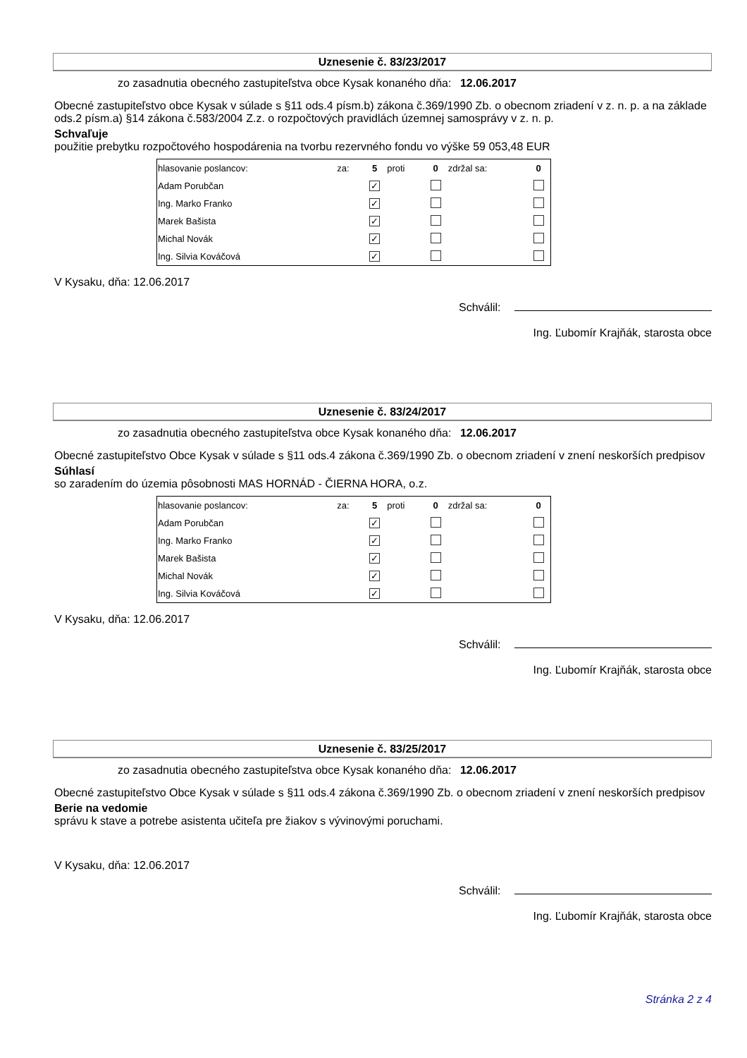Uznesenie č. 83/23/2017
zo zasadnutia obecného zastupiteľstva obce Kysak konaného dňa: 12.06.2017
Obecné zastupiteľstvo obce Kysak v súlade s §11 ods.4 písm.b) zákona č.369/1990 Zb. o obecnom zriadení v z. n. p. a na základe ods.2 písm.a) §14 zákona č.583/2004 Z.z. o rozpočtových pravidlách územnej samosprávy v z. n. p.
Schvaľuje
použitie prebytku rozpočtového hospodárenia na tvorbu rezervného fondu vo výške 59 053,48 EUR
| hlasovanie poslancov: | za: | 5 | proti | 0 | zdržal sa: | 0 |
| Adam Porubčan | | ✓ | | | | |
| Ing. Marko Franko | | ✓ | | | | |
| Marek Bašista | | ✓ | | | | |
| Michal Novák | | ✓ | | | | |
| Ing. Silvia Kováčová | | ✓ | | | | |
V Kysaku, dňa: 12.06.2017
Schválil:
Ing. Ľubomír Krajňák, starosta obce
Uznesenie č. 83/24/2017
zo zasadnutia obecného zastupiteľstva obce Kysak konaného dňa: 12.06.2017
Obecné zastupiteľstvo Obce Kysak v súlade s §11 ods.4 zákona č.369/1990 Zb. o obecnom zriadení v znení neskorších predpisov
Súhlasí
so zaradením do územia pôsobnosti MAS HORNÁD - ČIERNA HORA, o.z.
| hlasovanie poslancov: | za: | 5 | proti | 0 | zdržal sa: | 0 |
| Adam Porubčan | | ✓ | | | | |
| Ing. Marko Franko | | ✓ | | | | |
| Marek Bašista | | ✓ | | | | |
| Michal Novák | | ✓ | | | | |
| Ing. Silvia Kováčová | | ✓ | | | | |
V Kysaku, dňa: 12.06.2017
Schválil:
Ing. Ľubomír Krajňák, starosta obce
Uznesenie č. 83/25/2017
zo zasadnutia obecného zastupiteľstva obce Kysak konaného dňa: 12.06.2017
Obecné zastupiteľstvo Obce Kysak v súlade s §11 ods.4 zákona č.369/1990 Zb. o obecnom zriadení v znení neskorších predpisov
Berie na vedomie
správu k stave a potrebe asistenta učiteľa pre žiakov s vývinovými poruchami.
V Kysaku, dňa: 12.06.2017
Schválil:
Ing. Ľubomír Krajňák, starosta obce
Stránka 2 z 4